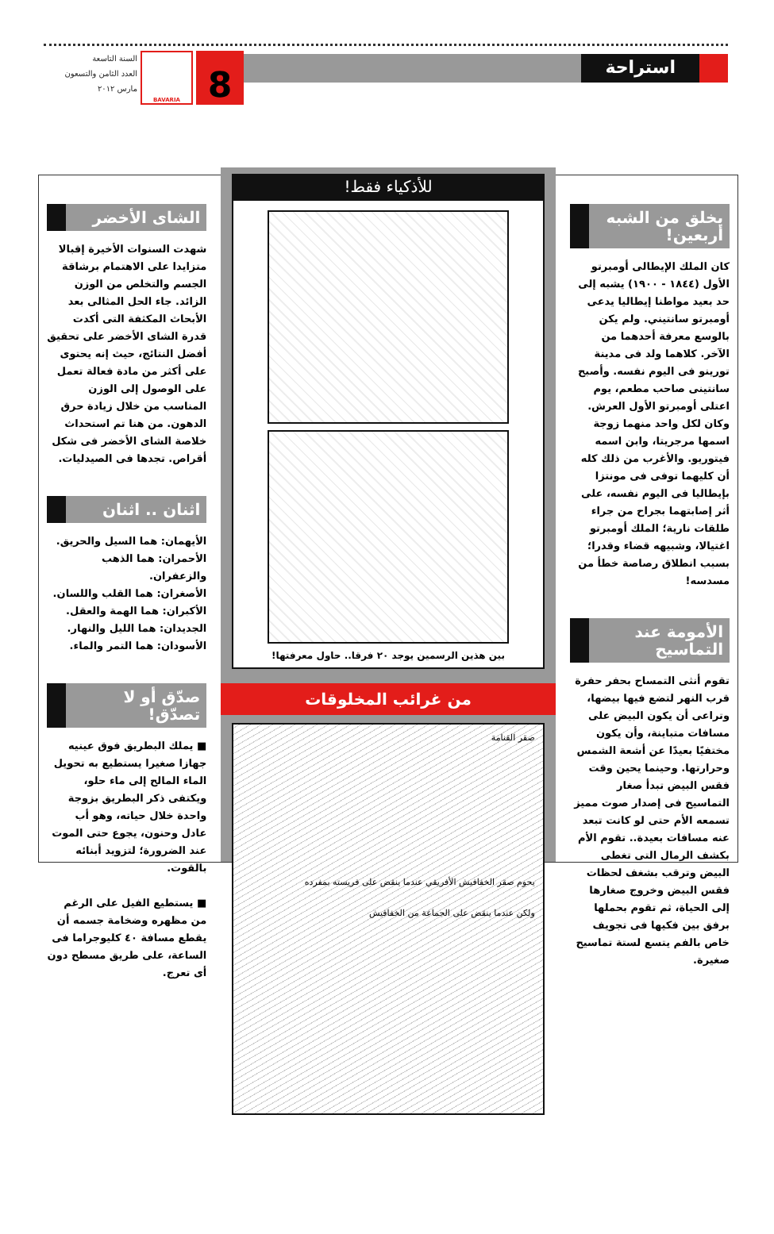السنة التاسعة
العدد الثامن والتسعون
مارس ٢٠١٢
BAVARIA
8
استراحة
يخلق من الشبه أربعين!
كان الملك الإيطالى أومبرتو الأول (١٨٤٤ - ١٩٠٠) يشبه إلى حد بعيد مواطنا إيطاليا يدعى أومبرتو سانتيني. ولم يكن بالوسع معرفة أحدهما من الآخر. كلاهما ولد فى مدينة تورينو فى اليوم نفسه. وأصبح سانتينى صاحب مطعم، يوم اعتلى أومبرتو الأول العرش. وكان لكل واحد منهما زوجة اسمها مرجريتا، وابن اسمه فيتوريو. والأغرب من ذلك كله أن كليهما توفى فى مونتزا بإيطاليا فى اليوم نفسه، على أثر إصابتهما بجراح من جراء طلقات نارية؛ الملك أومبرتو اغتيالا، وشبيهه قضاء وقدرا؛ بسبب انطلاق رصاصة خطأ من مسدسه!
الأمومة عند التماسيح
تقوم أنثى التمساح بحفر حفرة قرب النهر لتضع فيها بيضها، وتراعى أن يكون البيض على مسافات متباينة، وأن يكون مختفيًا بعيدًا عن أشعة الشمس وحرارتها. وحينما يحين وقت فقس البيض تبدأ صغار التماسيح فى إصدار صوت مميز تسمعه الأم حتى لو كانت تبعد عنه مسافات بعيدة.. تقوم الأم بكشف الرمال التى تغطى البيض وترقب بشغف لحظات فقس البيض وخروج صغارها إلى الحياة، ثم تقوم بحملها برفق بين فكيها فى تجويف خاص بالفم يتسع لستة تماسيح صغيرة.
للأذكياء فقط!
بين هذين الرسمين يوجد ٢٠ فرقا.. حاول معرفتها!
من غرائب المخلوقات
صقر القنامة
يحوم صقر الخفافيش الأفريقي عندما ينقض على فريسته بمفرده
ولكن عندما ينقض على الجماعة من الخفافيش
الشاى الأخضر
شهدت السنوات الأخيرة إقبالا متزايدا على الاهتمام برشاقة الجسم والتخلص من الوزن الزائد. جاء الحل المثالى بعد الأبحاث المكثفة التى أكدت قدرة الشاى الأخضر على تحقيق أفضل النتائج، حيث إنه يحتوى على أكثر من مادة فعالة تعمل على الوصول إلى الوزن المناسب من خلال زيادة حرق الدهون. من هنا تم استحداث خلاصة الشاى الأخضر فى شكل أقراص. تجدها فى الصيدليات.
اثنان .. اثنان
الأيهمان: هما السيل والحريق.
الأحمران: هما الذهب والزعفران.
الأصغران: هما القلب واللسان.
الأكبران: هما الهمة والعقل.
الجديدان: هما الليل والنهار.
الأسودان: هما التمر والماء.
صدّق أو لا تصدّق!
■ يملك البطريق فوق عينيه جهازا صغيرا يستطيع به تحويل الماء المالح إلى ماء حلو، ويكتفى ذكر البطريق بزوجة واحدة خلال حياته، وهو أب عادل وحنون، يجوع حتى الموت عند الضرورة؛ لتزويد أبنائه بالقوت.
■ يستطيع الفيل على الرغم من مظهره وضخامة جسمه أن يقطع مسافة ٤٠ كليوجراما فى الساعة، على طريق مسطح دون أى تعرج.